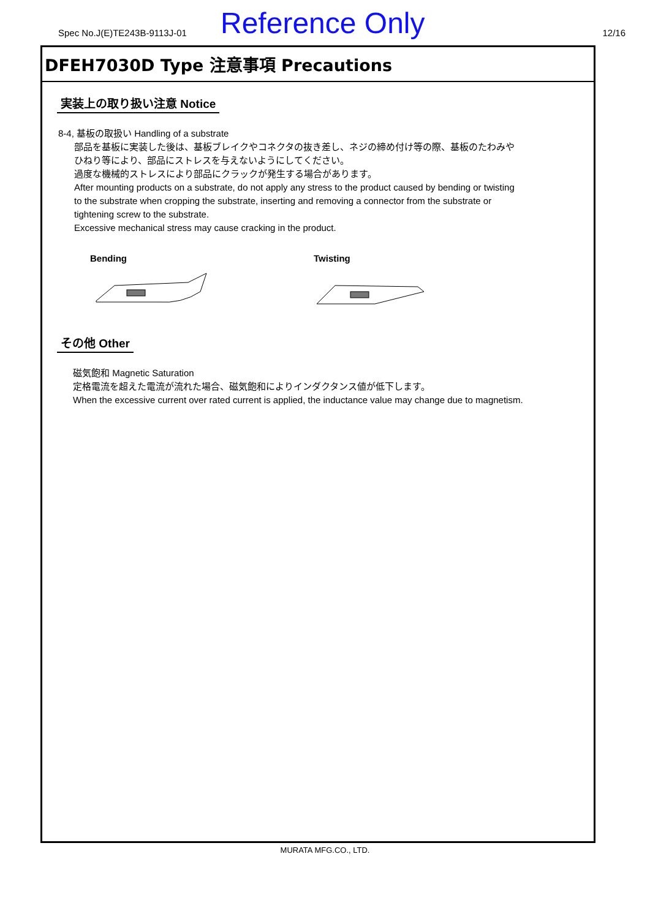Spec No.J(E)TE243B-9113J-01
Reference Only
12/16
DFEH7030D Type 注意事項 Precautions
実装上の取り扱い注意 Notice
8-4, 基板の取扱い Handling of a substrate
部品を基板に実装した後は、基板ブレイクやコネクタの抜き差し、ネジの締め付け等の際、基板のたわみや
ひねり等により、部品にストレスを与えないようにしてください。
過度な機械的ストレスにより部品にクラックが発生する場合があります。
After mounting products on a substrate, do not apply any stress to the product caused by bending or twisting
to the substrate when cropping the substrate, inserting and removing a connector from the substrate or
tightening screw to the substrate.
Excessive mechanical stress may cause cracking in the product.
Bending
Twisting
その他 Other
磁気飽和 Magnetic Saturation
定格電流を超えた電流が流れた場合、磁気飽和によりインダクタンス値が低下します。
When the excessive current over rated current is applied, the inductance value may change due to magnetism.
MURATA MFG.CO., LTD.